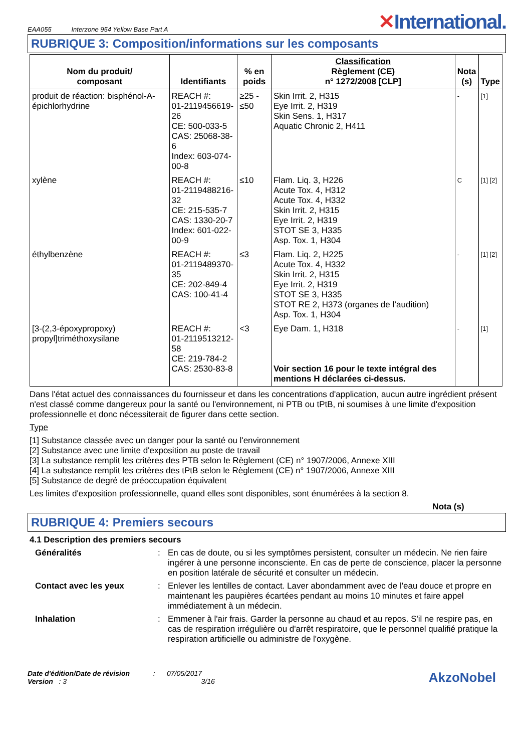EAA055 Interzone 954 Yellow Base Part A
✕International.
RUBRIQUE 3: Composition/informations sur les composants
| Nom du produit/ composant | Identifiants | % en poids | Classification Règlement (CE) n° 1272/2008 [CLP] | Nota (s) | Type |
| --- | --- | --- | --- | --- | --- |
| produit de réaction: bisphénol-A-épichlorhydrine | REACH #: 01-2119456619-26 CE: 500-033-5 CAS: 25068-38-6 Index: 603-074-00-8 | ≥25 - ≤50 | Skin Irrit. 2, H315 Eye Irrit. 2, H319 Skin Sens. 1, H317 Aquatic Chronic 2, H411 | - | [1] |
| xylène | REACH #: 01-2119488216-32 CE: 215-535-7 CAS: 1330-20-7 Index: 601-022-00-9 | ≤10 | Flam. Liq. 3, H226 Acute Tox. 4, H312 Acute Tox. 4, H332 Skin Irrit. 2, H315 Eye Irrit. 2, H319 STOT SE 3, H335 Asp. Tox. 1, H304 | C | [1] [2] |
| éthylbenzène | REACH #: 01-2119489370-35 CE: 202-849-4 CAS: 100-41-4 | ≤3 | Flam. Liq. 2, H225 Acute Tox. 4, H332 Skin Irrit. 2, H315 Eye Irrit. 2, H319 STOT SE 3, H335 STOT RE 2, H373 (organes de l’audition) Asp. Tox. 1, H304 | - | [1] [2] |
| [3-(2,3-époxypropoxy) propyl]triméthoxysilane | REACH #: 01-2119513212-58 CE: 219-784-2 CAS: 2530-83-8 | <3 | Eye Dam. 1, H318 Voir section 16 pour le texte intégral des mentions H déclarées ci-dessus. | - | [1] |
Dans l'état actuel des connaissances du fournisseur et dans les concentrations d'application, aucun autre ingrédient présent n'est classé comme dangereux pour la santé ou l'environnement, ni PTB ou tPtB, ni soumises à une limite d'exposition professionnelle et donc nécessiterait de figurer dans cette section.
Type
[1] Substance classée avec un danger pour la santé ou l'environnement
[2] Substance avec une limite d'exposition au poste de travail
[3] La substance remplit les critères des PTB selon le Règlement (CE) n° 1907/2006, Annexe XIII
[4] La substance remplit les critères des tPtB selon le Règlement (CE) n° 1907/2006, Annexe XIII
[5] Substance de degré de préoccupation équivalent
Les limites d'exposition professionnelle, quand elles sont disponibles, sont énumérées à la section 8.
Nota (s)
RUBRIQUE 4: Premiers secours
4.1 Description des premiers secours
Généralités: En cas de doute, ou si les symptômes persistent, consulter un médecin. Ne rien faire ingérer à une personne inconsciente. En cas de perte de conscience, placer la personne en position latérale de sécurité et consulter un médecin. Contact avec les yeux: Enlever les lentilles de contact. Laver abondamment avec de l'eau douce et propre en maintenant les paupières écartées pendant au moins 10 minutes et faire appel immédiatement à un médecin. Inhalation: Emmener à l'air frais. Garder la personne au chaud et au repos. S'il ne respire pas, en cas de respiration irrégulière ou d'arrêt respiratoire, que le personnel qualifié pratique la respiration artificielle ou administre de l'oxygène.
Date d'édition/Date de révision : 07/05/2017
Version : 3 3/16
AkzoNobel